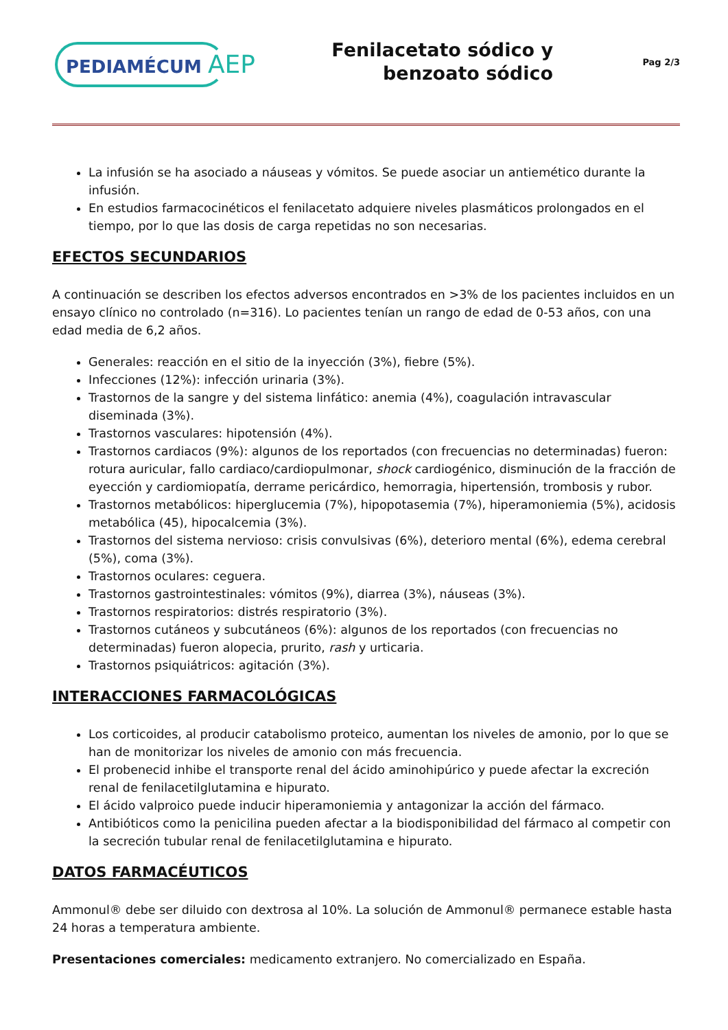PEDIAMÉCUM AEP
Fenilacetato sódico y
benzoato sódico
Pag 2/3
La infusión se ha asociado a náuseas y vómitos. Se puede asociar un antiemético durante la infusión.
En estudios farmacocinéticos el fenilacetato adquiere niveles plasmáticos prolongados en el tiempo, por lo que las dosis de carga repetidas no son necesarias.
EFECTOS SECUNDARIOS
A continuación se describen los efectos adversos encontrados en >3% de los pacientes incluidos en un ensayo clínico no controlado (n=316). Lo pacientes tenían un rango de edad de 0-53 años, con una edad media de 6,2 años.
Generales: reacción en el sitio de la inyección (3%), fiebre (5%).
Infecciones (12%): infección urinaria (3%).
Trastornos de la sangre y del sistema linfático: anemia (4%), coagulación intravascular diseminada (3%).
Trastornos vasculares: hipotensión (4%).
Trastornos cardiacos (9%): algunos de los reportados (con frecuencias no determinadas) fueron: rotura auricular, fallo cardiaco/cardiopulmonar, shock cardiogénico, disminución de la fracción de eyección y cardiomiopatía, derrame pericárdico, hemorragia, hipertensión, trombosis y rubor.
Trastornos metabólicos: hiperglucemia (7%), hipopotasemia (7%), hiperamoniemia (5%), acidosis metabólica (45), hipocalcemia (3%).
Trastornos del sistema nervioso: crisis convulsivas (6%), deterioro mental (6%), edema cerebral (5%), coma (3%).
Trastornos oculares: ceguera.
Trastornos gastrointestinales: vómitos (9%), diarrea (3%), náuseas (3%).
Trastornos respiratorios: distrés respiratorio (3%).
Trastornos cutáneos y subcutáneos (6%): algunos de los reportados (con frecuencias no determinadas) fueron alopecia, prurito, rash y urticaria.
Trastornos psiquiátricos: agitación (3%).
INTERACCIONES FARMACOLÓGICAS
Los corticoides, al producir catabolismo proteico, aumentan los niveles de amonio, por lo que se han de monitorizar los niveles de amonio con más frecuencia.
El probenecid inhibe el transporte renal del ácido aminohipúrico y puede afectar la excreción renal de fenilacetilglutamina e hipurato.
El ácido valproico puede inducir hiperamoniemia y antagonizar la acción del fármaco.
Antibióticos como la penicilina pueden afectar a la biodisponibilidad del fármaco al competir con la secreción tubular renal de fenilacetilglutamina e hipurato.
DATOS FARMACÉUTICOS
Ammonul® debe ser diluido con dextrosa al 10%. La solución de Ammonul® permanece estable hasta 24 horas a temperatura ambiente.
Presentaciones comerciales: medicamento extranjero. No comercializado en España.